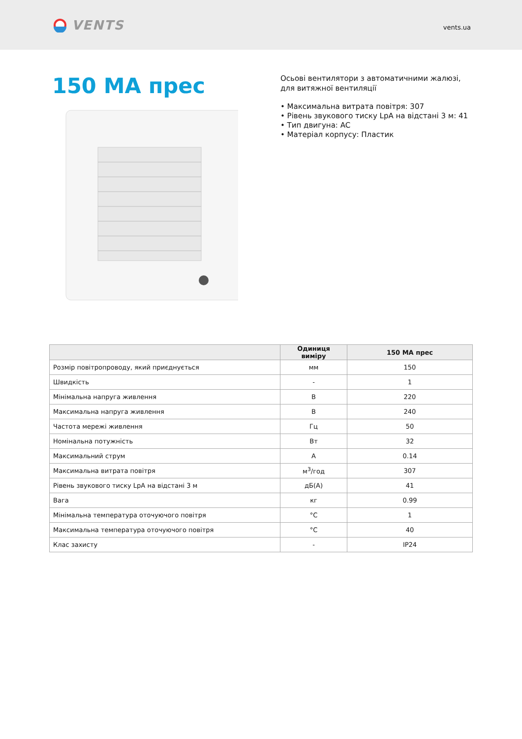VENTS
vents.ua
150 МА прес
Осьові вентилятори з автоматичними жалюзі, для витяжної вентиляції
• Максимальна витрата повітря: 307
• Рівень звукового тиску LpA на відстані 3 м: 41
• Тип двигуна: AC
• Матеріал корпусу: Пластик
| | Одиниця виміру | 150 МА прес |
| --- | --- | --- |
| Розмір повітропроводу, який приєднується | мм | 150 |
| Швидкість | - | 1 |
| Мінімальна напруга живлення | В | 220 |
| Максимальна напруга живлення | В | 240 |
| Частота мережі живлення | Гц | 50 |
| Номінальна потужність | Вт | 32 |
| Максимальний струм | А | 0.14 |
| Максимальна витрата повітря | м<sup>3</sup>/год | 307 |
| Рівень звукового тиску LpA на відстані 3 м | дБ(А) | 41 |
| Вага | кг | 0.99 |
| Мінімальна температура оточуючого повітря | °C | 1 |
| Максимальна температура оточуючого повітря | °C | 40 |
| Клас захисту | - | IP24 |